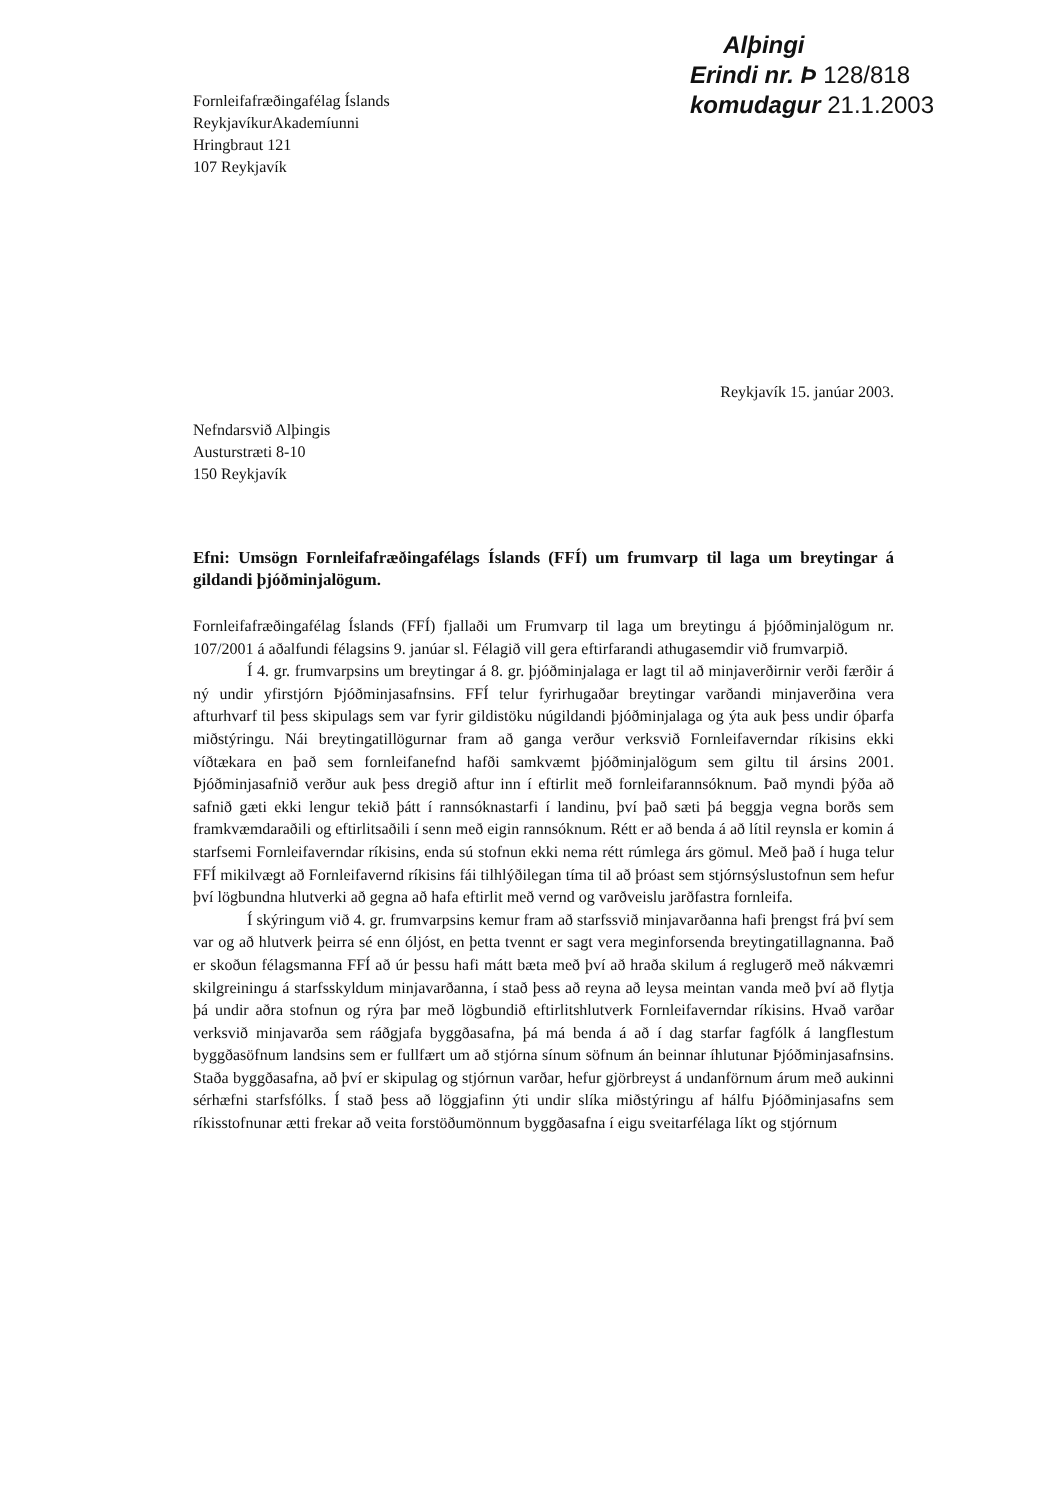Fornleifafræðingafélag Íslands
ReykjavíkurAkademíunni
Hringbraut 121
107 Reykjavík
Alþingi
Erindi nr. Þ 128/818
komudagur 21.1.2003
Reykjavík 15. janúar 2003.
Nefndarsvið Alþingis
Austurstræti 8-10
150 Reykjavík
Efni: Umsögn Fornleifafræðingafélags Íslands (FFÍ) um frumvarp til laga um breytingar á gildandi þjóðminjalögum.
Fornleifafræðingafélag Íslands (FFÍ) fjallaði um Frumvarp til laga um breytingu á þjóðminjalögum nr. 107/2001 á aðalfundi félagsins 9. janúar sl. Félagið vill gera eftirfarandi athugasemdir við frumvarpið.
Í 4. gr. frumvarpsins um breytingar á 8. gr. þjóðminjalaga er lagt til að minjaverðirnir verði færðir á ný undir yfirstjórn Þjóðminjasafnsins. FFÍ telur fyrirhugaðar breytingar varðandi minjaverðina vera afturhvarf til þess skipulags sem var fyrir gildistöku núgildandi þjóðminjalaga og ýta auk þess undir óþarfa miðstýringu. Nái breytingatillögurnar fram að ganga verður verksvið Fornleifaverndar ríkisins ekki víðtækara en það sem fornleifanefnd hafði samkvæmt þjóðminjalögum sem giltu til ársins 2001. Þjóðminjasafnið verður auk þess dregið aftur inn í eftirlit með fornleifarannsóknum. Það myndi þýða að safnið gæti ekki lengur tekið þátt í rannsóknastarfi í landinu, því það sæti þá beggja vegna borðs sem framkvæmdaraðili og eftirlitsaðili í senn með eigin rannsóknum. Rétt er að benda á að lítil reynsla er komin á starfsemi Fornleifaverndar ríkisins, enda sú stofnun ekki nema rétt rúmlega árs gömul. Með það í huga telur FFÍ mikilvægt að Fornleifavernd ríkisins fái tilhlýðilegan tíma til að þróast sem stjórnsýslustofnun sem hefur því lögbundna hlutverki að gegna að hafa eftirlit með vernd og varðveislu jarðfastra fornleifa.
Í skýringum við 4. gr. frumvarpsins kemur fram að starfssvið minjavarðanna hafi þrengst frá því sem var og að hlutverk þeirra sé enn óljóst, en þetta tvennt er sagt vera meginforsenda breytingatillagnanna. Það er skoðun félagsmanna FFÍ að úr þessu hafi mátt bæta með því að hraða skilum á reglugerð með nákvæmri skilgreiningu á starfsskyldum minjavarðanna, í stað þess að reyna að leysa meintan vanda með því að flytja þá undir aðra stofnun og rýra þar með lögbundið eftirlitshlutverk Fornleifaverndar ríkisins. Hvað varðar verksvið minjavarða sem ráðgjafa byggðasafna, þá má benda á að í dag starfar fagfólk á langflestum byggðasöfnum landsins sem er fullfært um að stjórna sínum söfnum án beinnar íhlutunar Þjóðminjasafnsins. Staða byggðasafna, að því er skipulag og stjórnun varðar, hefur gjörbreyst á undanförnum árum með aukinni sérhæfni starfsfólks. Í stað þess að löggjafinn ýti undir slíka miðstýringu af hálfu Þjóðminjasafns sem ríkisstofnunar ætti frekar að veita forstöðumönnum byggðasafna í eigu sveitarfélaga líkt og stjórnum